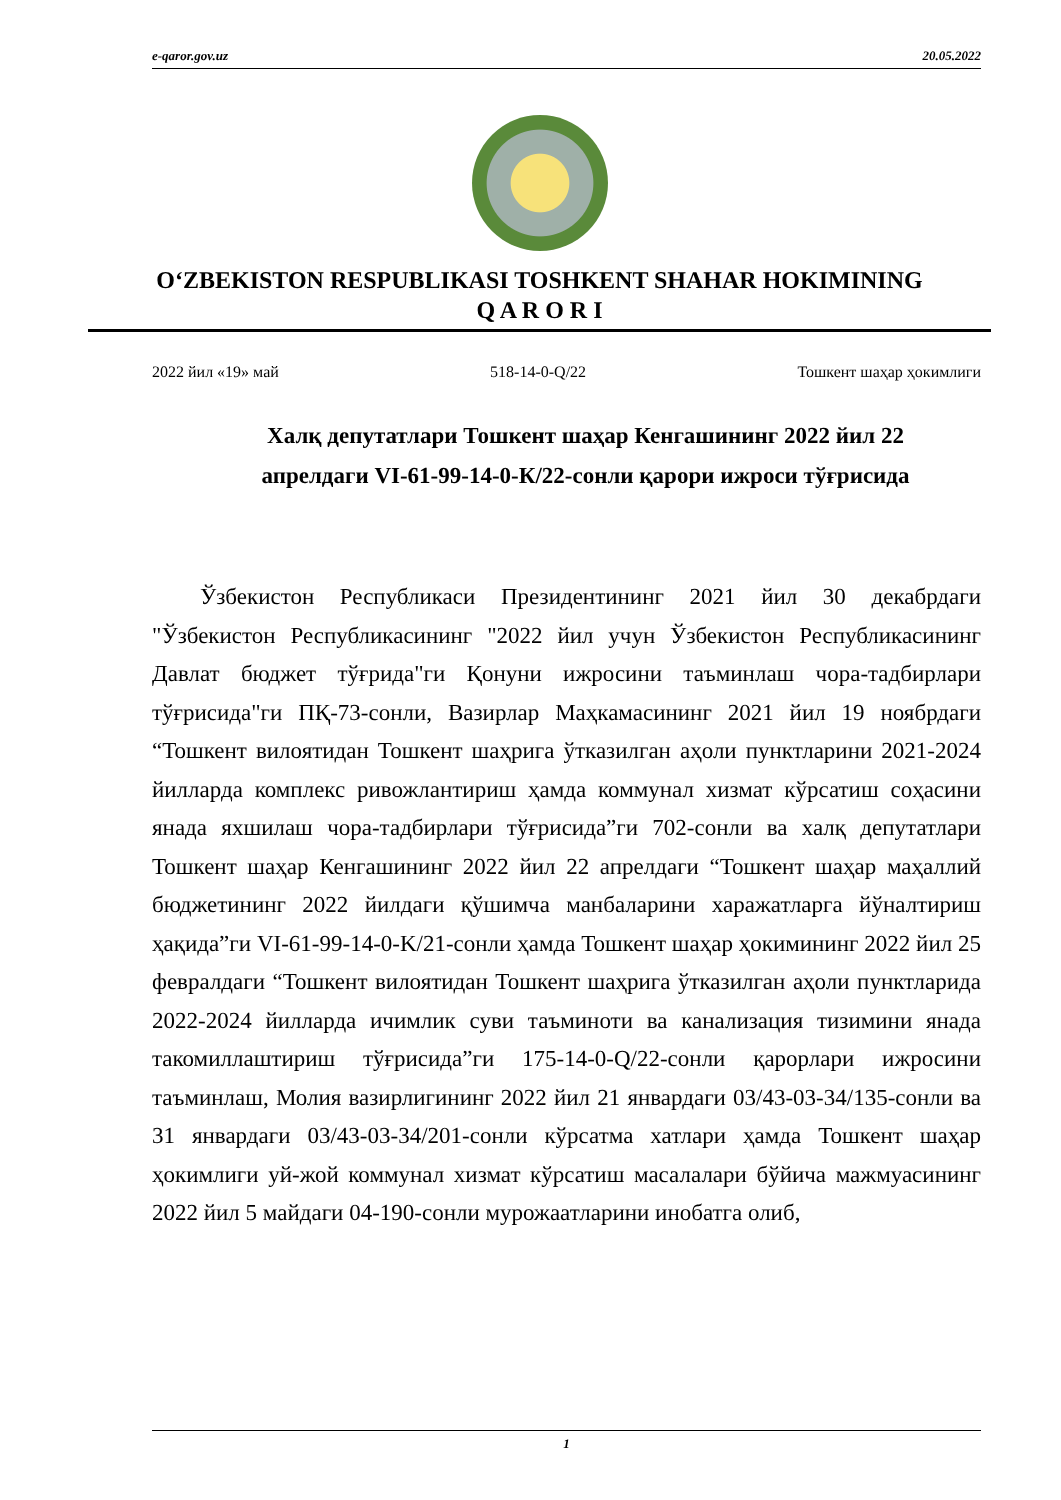e-qaror.gov.uz 20.05.2022
O‘ZBEKISTON RESPUBLIKASI TOSHKENT SHAHAR HOKIMINING
Q A R O R I
2022 йил «19» май 518-14-0-Q/22 Тошкент шаҳар ҳокимлиги
Халқ депутатлари Тошкент шаҳар Кенгашининг 2022 йил 22 апрелдаги VI-61-99-14-0-К/22-сонли қарори ижроси тўғрисида
Ўзбекистон Республикаси Президентининг 2021 йил 30 декабрдаги "Ўзбекистон Республикасининг "2022 йил учун Ўзбекистон Республикасининг Давлат бюджет тўғрида"ги Қонуни ижросини таъминлаш чора-тадбирлари тўғрисида"ги ПҚ-73-сонли, Вазирлар Маҳкамасининг 2021 йил 19 ноябрдаги “Тошкент вилоятидан Тошкент шаҳрига ўтказилган аҳоли пунктларини 2021-2024 йилларда комплекс ривожлантириш ҳамда коммунал хизмат кўрсатиш соҳасини янада яхшилаш чора-тадбирлари тўғрисида”ги 702-сонли ва халқ депутатлари Тошкент шаҳар Кенгашининг 2022 йил 22 апрелдаги “Тошкент шаҳар маҳаллий бюджетининг 2022 йилдаги қўшимча манбаларини харажатларга йўналтириш ҳақида”ги VI-61-99-14-0-K/21-сонли ҳамда Тошкент шаҳар ҳокимининг 2022 йил 25 февралдаги “Тошкент вилоятидан Тошкент шаҳрига ўтказилган аҳоли пунктларида 2022-2024 йилларда ичимлик суви таъминоти ва канализация тизимини янада такомиллаштириш тўғрисида”ги 175-14-0-Q/22-сонли қарорлари ижросини таъминлаш, Молия вазирлигининг 2022 йил 21 январдаги 03/43-03-34/135-сонли ва 31 январдаги 03/43-03-34/201-сонли кўрсатма хатлари ҳамда Тошкент шаҳар ҳокимлиги уй-жой коммунал хизмат кўрсатиш масалалари бўйича мажмуасининг 2022 йил 5 майдаги 04-190-сонли мурожаатларини инобатга олиб,
1